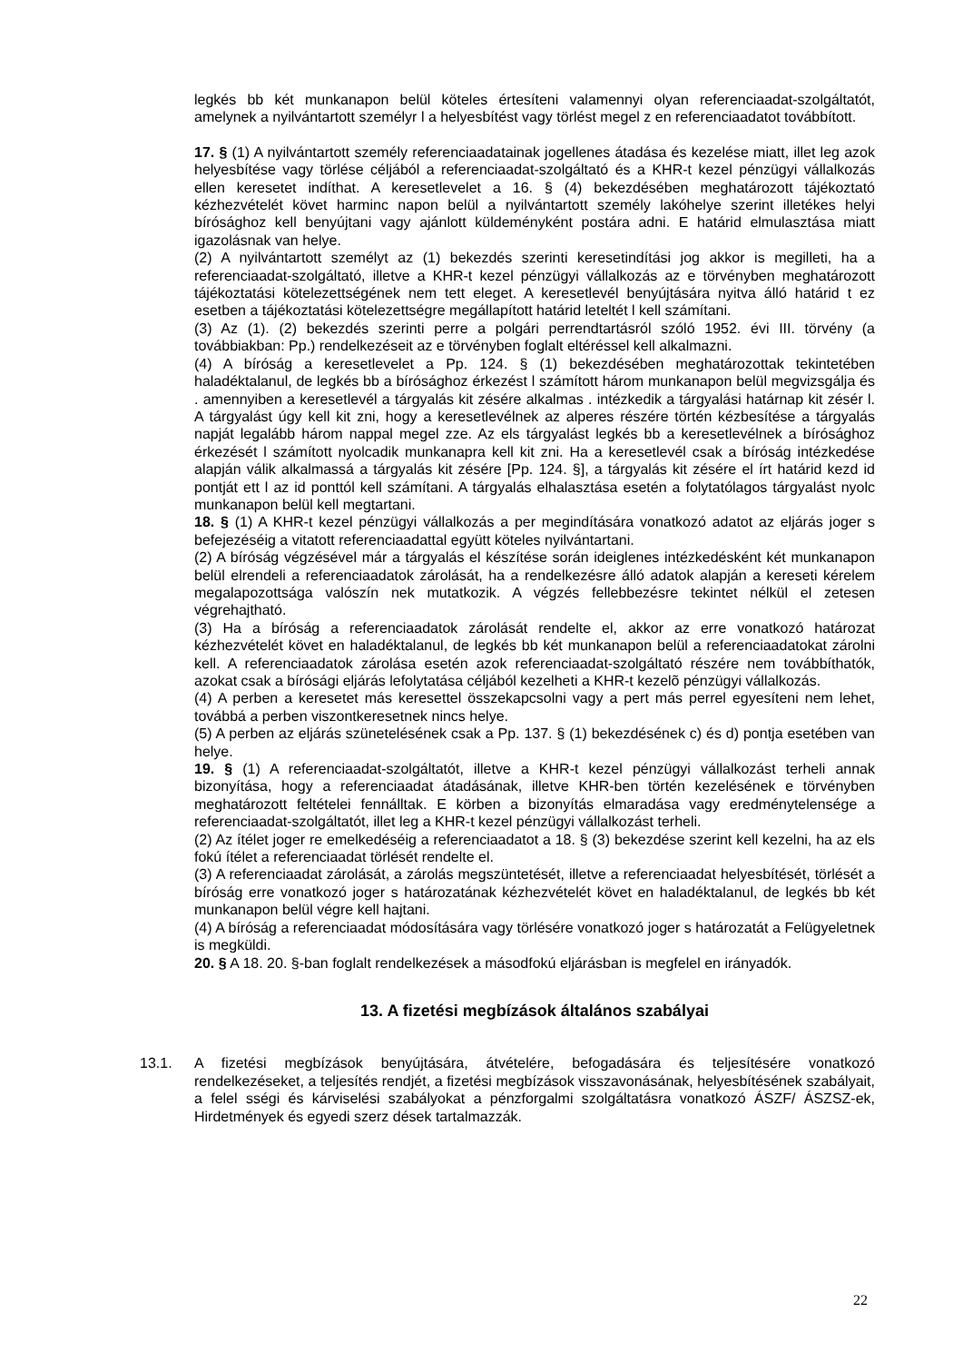legkés bb két munkanapon belül köteles értesíteni valamennyi olyan referenciaadat-szolgáltatót, amelynek a nyilvántartott személyr l a helyesbítést vagy törlést megel z en referenciaadatot továbbított.
17. § (1) A nyilvántartott személy referenciaadatainak jogellenes átadása és kezelése miatt, illet leg azok helyesbítése vagy törlése céljából a referenciaadat-szolgáltató és a KHR-t kezel pénzügyi vállalkozás ellen keresetet indíthat. A keresetlevelet a 16. § (4) bekezdésében meghatározott tájékoztató kézhezvételét követ harminc napon belül a nyilvántartott személy lakóhelye szerint illetékes helyi bírósághoz kell benyújtani vagy ajánlott küldeményként postára adni. E határid elmulasztása miatt igazolásnak van helye.
(2) A nyilvántartott személyt az (1) bekezdés szerinti keresetindítási jog akkor is megilleti, ha a referenciaadat-szolgáltató, illetve a KHR-t kezel pénzügyi vállalkozás az e törvényben meghatározott tájékoztatási kötelezettségének nem tett eleget. A keresetlevél benyújtására nyitva álló határid t ez esetben a tájékoztatási kötelezettségre megállapított határid leteltét l kell számítani.
(3) Az (1). (2) bekezdés szerinti perre a polgári perrendtartásról szóló 1952. évi III. törvény (a továbbiakban: Pp.) rendelkezéseit az e törvényben foglalt eltéréssel kell alkalmazni.
(4) A bíróság a keresetlevelet a Pp. 124. § (1) bekezdésében meghatározottak tekintetében haladéktalanul, de legkés bb a bírósághoz érkezést l számított három munkanapon belül megvizsgálja és . amennyiben a keresetlevél a tárgyalás kit zésére alkalmas . intézkedik a tárgyalási határnap kit zésér l. A tárgyalást úgy kell kit zni, hogy a keresetlevélnek az alperes részére történ kézbesítése a tárgyalás napját legalább három nappal megel zze. Az els tárgyalást legkés bb a keresetlevélnek a bírósághoz érkezését l számított nyolcadik munkanapra kell kit zni. Ha a keresetlevél csak a bíróság intézkedése alapján válik alkalmassá a tárgyalás kit zésére [Pp. 124. §], a tárgyalás kit zésére el írt határid kezd id pontját ett l az id ponttól kell számítani. A tárgyalás elhalasztása esetén a folytatólagos tárgyalást nyolc munkanapon belül kell megtartani.
18. § (1) A KHR-t kezel pénzügyi vállalkozás a per megindítására vonatkozó adatot az eljárás joger s befejezéséig a vitatott referenciaadattal együtt köteles nyilvántartani.
(2) A bíróság végzésével már a tárgyalás el készítése során ideiglenes intézkedésként két munkanapon belül elrendeli a referenciaadatok zárolását, ha a rendelkezésre álló adatok alapján a kereseti kérelem megalapozottsága valószín nek mutatkozik. A végzés fellebbezésre tekintet nélkül el zetesen végrehajtható.
(3) Ha a bíróság a referenciaadatok zárolását rendelte el, akkor az erre vonatkozó határozat kézhezvételét követ en haladéktalanul, de legkés bb két munkanapon belül a referenciaadatokat zárolni kell. A referenciaadatok zárolása esetén azok referenciaadat-szolgáltató részére nem továbbíthatók, azokat csak a bírósági eljárás lefolytatása céljából kezelheti a KHR-t kezelõ pénzügyi vállalkozás.
(4) A perben a keresetet más keresettel összekapcsolni vagy a pert más perrel egyesíteni nem lehet, továbbá a perben viszontkeresetnek nincs helye.
(5) A perben az eljárás szünetelésének csak a Pp. 137. § (1) bekezdésének c) és d) pontja esetében van helye.
19. § (1) A referenciaadat-szolgáltatót, illetve a KHR-t kezel pénzügyi vállalkozást terheli annak bizonyítása, hogy a referenciaadat átadásának, illetve KHR-ben történ kezelésének e törvényben meghatározott feltételei fennálltak. E körben a bizonyítás elmaradása vagy eredménytelensége a referenciaadat-szolgáltatót, illet leg a KHR-t kezel pénzügyi vállalkozást terheli.
(2) Az ítélet joger re emelkedéséig a referenciaadatot a 18. § (3) bekezdése szerint kell kezelni, ha az els fokú ítélet a referenciaadat törlését rendelte el.
(3) A referenciaadat zárolását, a zárolás megszüntetését, illetve a referenciaadat helyesbítését, törlését a bíróság erre vonatkozó joger s határozatának kézhezvételét követ en haladéktalanul, de legkés bb két munkanapon belül végre kell hajtani.
(4) A bíróság a referenciaadat módosítására vagy törlésére vonatkozó joger s határozatát a Felügyeletnek is megküldi.
20. § A 18. 20. §-ban foglalt rendelkezések a másodfokú eljárásban is megfelel en irányadók.
13. A fizetési megbízások általános szabályai
13.1. A fizetési megbízások benyújtására, átvételére, befogadására és teljesítésére vonatkozó rendelkezéseket, a teljesítés rendjét, a fizetési megbízások visszavonásának, helyesbítésének szabályait, a felel sségi és kárviselési szabályokat a pénzforgalmi szolgáltatásra vonatkozó ÁSZF/ ÁSZSZ-ek, Hirdetmények és egyedi szerz dések tartalmazzák.
22